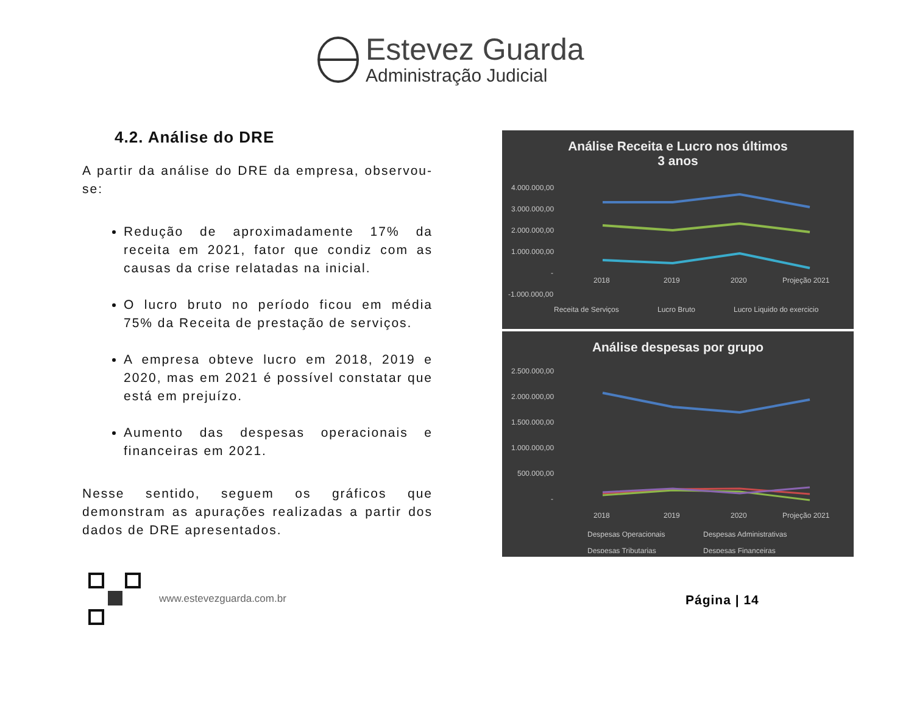Estevez Guarda
Administração Judicial
4.2. Análise do DRE
A partir da análise do DRE da empresa, observou-se:
Redução de aproximadamente 17% da receita em 2021, fator que condiz com as causas da crise relatadas na inicial.
O lucro bruto no período ficou em média 75% da Receita de prestação de serviços.
A empresa obteve lucro em 2018, 2019 e 2020, mas em 2021 é possível constatar que está em prejuízo.
Aumento das despesas operacionais e financeiras em 2021.
Nesse sentido, seguem os gráficos que demonstram as apurações realizadas a partir dos dados de DRE apresentados.
Análise Receita e Lucro nos últimos
3 anos
4.000.000,00
3.000.000,00
2.000.000,00
1.000.000,00
-
-1.000.000,00
2018
2019
2020
Projeção 2021
Receita de Serviços
Lucro Bruto
Lucro Liquido do exercicio
Análise despesas por grupo
2.500.000,00
2.000.000,00
1.500.000,00
1.000.000,00
500.000,00
-
2018
2019
2020
Projeção 2021
Despesas Operacionais
Despesas Administrativas
Despesas Tributarias
Despesas Financeiras
www.estevezguarda.com.br
Página | 14